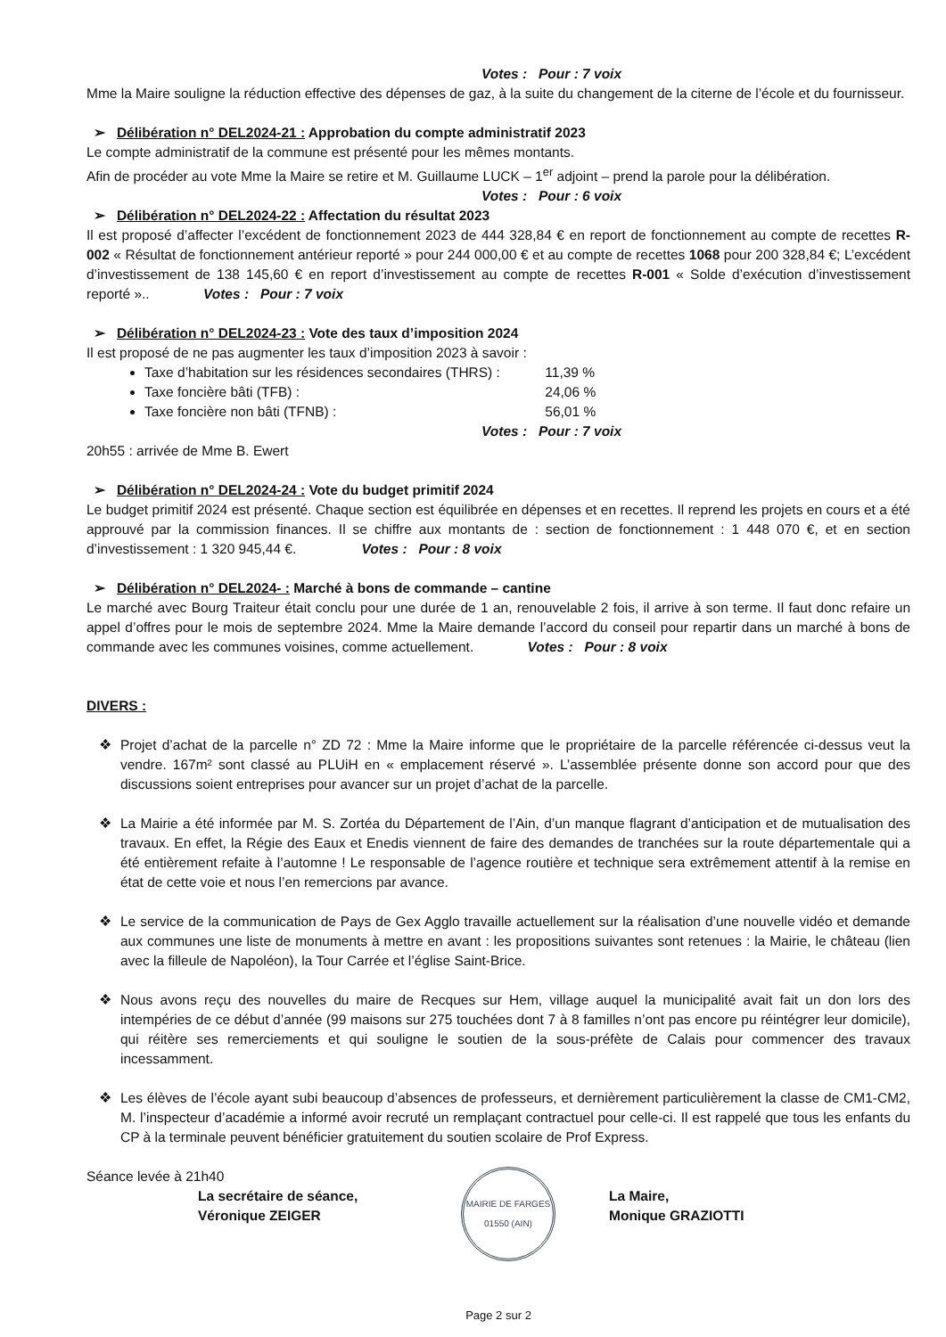Votes : Pour : 7 voix
Mme la Maire souligne la réduction effective des dépenses de gaz, à la suite du changement de la citerne de l’école et du fournisseur.
➢ Délibération n° DEL2024-21 : Approbation du compte administratif 2023
Le compte administratif de la commune est présenté pour les mêmes montants.
Afin de procéder au vote Mme la Maire se retire et M. Guillaume LUCK – 1<sup>er</sup> adjoint – prend la parole pour la délibération.
Votes : Pour : 6 voix
➢ Délibération n° DEL2024-22 : Affectation du résultat 2023
Il est proposé d’affecter l’excédent de fonctionnement 2023 de 444 328,84 € en report de fonctionnement au compte de recettes R-002 « Résultat de fonctionnement antérieur reporté » pour 244 000,00 € et au compte de recettes 1068 pour 200 328,84 €; L’excédent d’investissement de 138 145,60 € en report d’investissement au compte de recettes R-001 « Solde d’exécution d’investissement reporté ».. Votes : Pour : 7 voix
➢ Délibération n° DEL2024-23 : Vote des taux d’imposition 2024
Il est proposé de ne pas augmenter les taux d’imposition 2023 à savoir :
Taxe d’habitation sur les résidences secondaires (THRS) : 11,39 %
Taxe foncière bâti (TFB) : 24,06 %
Taxe foncière non bâti (TFNB) : 56,01 %
Votes : Pour : 7 voix
20h55 : arrivée de Mme B. Ewert
➢ Délibération n° DEL2024-24 : Vote du budget primitif 2024
Le budget primitif 2024 est présenté. Chaque section est équilibrée en dépenses et en recettes. Il reprend les projets en cours et a été approuvé par la commission finances. Il se chiffre aux montants de : section de fonctionnement : 1 448 070 €, et en section d’investissement : 1 320 945,44 €. Votes : Pour : 8 voix
➢ Délibération n° DEL2024- : Marché à bons de commande – cantine
Le marché avec Bourg Traiteur était conclu pour une durée de 1 an, renouvelable 2 fois, il arrive à son terme. Il faut donc refaire un appel d’offres pour le mois de septembre 2024. Mme la Maire demande l’accord du conseil pour repartir dans un marché à bons de commande avec les communes voisines, comme actuellement. Votes : Pour : 8 voix
DIVERS :
❖ Projet d’achat de la parcelle n° ZD 72 : Mme la Maire informe que le propriétaire de la parcelle référencée ci-dessus veut la vendre. 167m² sont classé au PLUiH en « emplacement réservé ». L’assemblée présente donne son accord pour que des discussions soient entreprises pour avancer sur un projet d’achat de la parcelle.
❖ La Mairie a été informée par M. S. Zortéa du Département de l’Ain, d’un manque flagrant d’anticipation et de mutualisation des travaux. En effet, la Régie des Eaux et Enedis viennent de faire des demandes de tranchées sur la route départementale qui a été entièrement refaite à l’automne ! Le responsable de l’agence routière et technique sera extrêmement attentif à la remise en état de cette voie et nous l’en remercions par avance.
❖ Le service de la communication de Pays de Gex Agglo travaille actuellement sur la réalisation d’une nouvelle vidéo et demande aux communes une liste de monuments à mettre en avant : les propositions suivantes sont retenues : la Mairie, le château (lien avec la filleule de Napoléon), la Tour Carrée et l’église Saint-Brice.
❖ Nous avons reçu des nouvelles du maire de Recques sur Hem, village auquel la municipalité avait fait un don lors des intempéries de ce début d’année (99 maisons sur 275 touchées dont 7 à 8 familles n’ont pas encore pu réintégrer leur domicile), qui réitère ses remerciements et qui souligne le soutien de la sous-préfète de Calais pour commencer des travaux incessamment.
❖ Les élèves de l’école ayant subi beaucoup d’absences de professeurs, et dernièrement particulièrement la classe de CM1-CM2, M. l’inspecteur d’académie a informé avoir recruté un remplaçant contractuel pour celle-ci. Il est rappelé que tous les enfants du CP à la terminale peuvent bénéficier gratuitement du soutien scolaire de Prof Express.
Séance levée à 21h40
La secrétaire de séance,
Véronique ZEIGER
MAIRIE DE FARGES
01550 (AIN)
La Maire,
Monique GRAZIOTTI
Page 2 sur 2